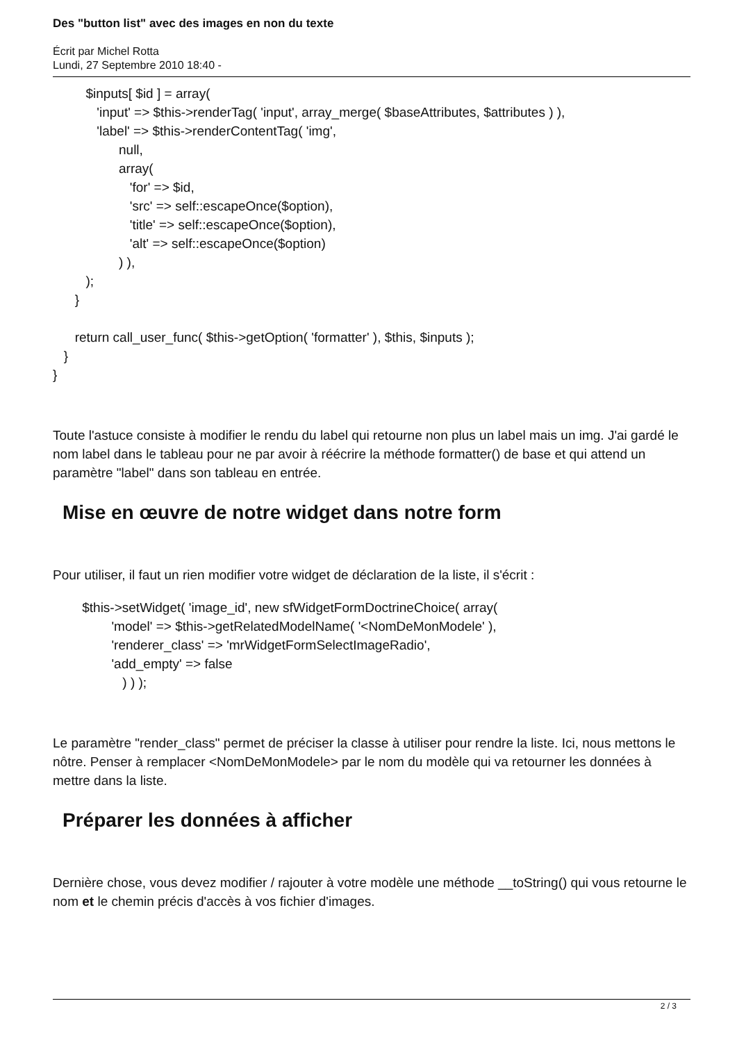Des "button list" avec des images en non du texte
Écrit par Michel Rotta
Lundi, 27 Septembre 2010 18:40 -
$inputs[ $id ] = array( 'input' => $this->renderTag( 'input', array_merge( $baseAttributes, $attributes ) ), 'label' => $this->renderContentTag( 'img', null, array( 'for' => $id, 'src' => self::escapeOnce($option), 'title' => self::escapeOnce($option), 'alt' => self::escapeOnce($option) ) ), ); } return call_user_func( $this->getOption( 'formatter' ), $this, $inputs ); } }
Toute l'astuce consiste à modifier le rendu du label qui retourne non plus un label mais un img. J'ai gardé le nom label dans le tableau pour ne par avoir à réécrire la méthode formatter() de base et qui attend un paramètre "label" dans son tableau en entrée.
Mise en œuvre de notre widget dans notre form
Pour utiliser, il faut un rien modifier votre widget de déclaration de la liste, il s'écrit :
$this->setWidget( 'image_id', new sfWidgetFormDoctrineChoice( array( 'model' => $this->getRelatedModelName( '<NomDeMonModele' ), 'renderer_class' => 'mrWidgetFormSelectImageRadio', 'add_empty' => false ) ) );
Le paramètre "render_class" permet de préciser la classe à utiliser pour rendre la liste. Ici, nous mettons le nôtre. Penser à remplacer <NomDeMonModele> par le nom du modèle qui va retourner les données à mettre dans la liste.
Préparer les données à afficher
Dernière chose, vous devez modifier / rajouter à votre modèle une méthode __toString() qui vous retourne le nom et le chemin précis d'accès à vos fichier d'images.
2 / 3